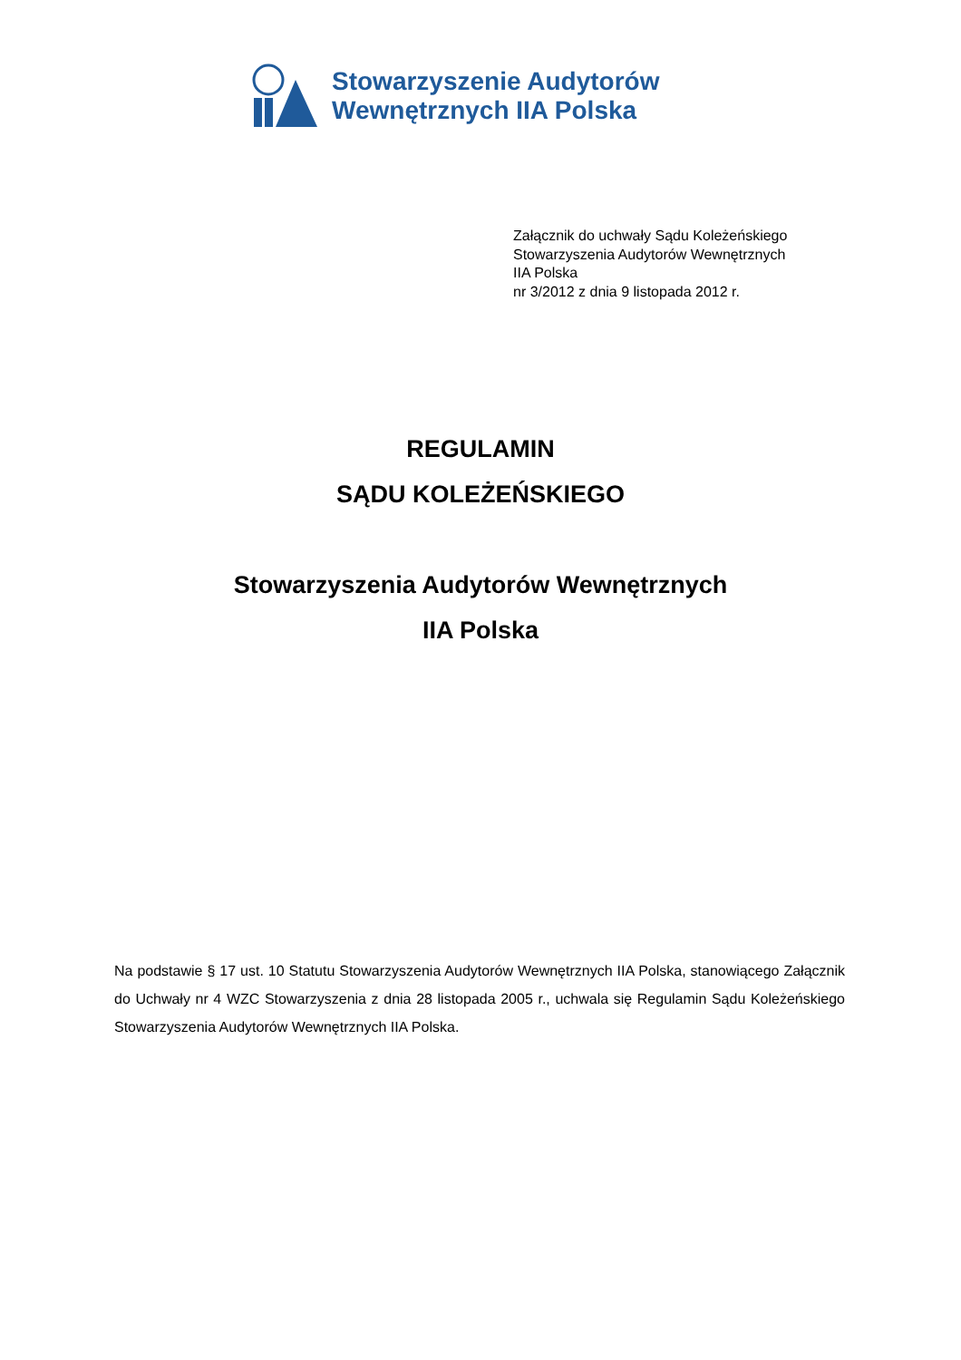Stowarzyszenie Audytorów
Wewnętrznych IIA Polska
Załącznik do uchwały Sądu Koleżeńskiego
Stowarzyszenia Audytorów Wewnętrznych
IIA Polska
nr 3/2012 z dnia 9 listopada 2012 r.
REGULAMIN
SĄDU KOLEŻEŃSKIEGO
Stowarzyszenia Audytorów Wewnętrznych
IIA Polska
Na podstawie § 17 ust. 10 Statutu Stowarzyszenia Audytorów Wewnętrznych IIA Polska, stanowiącego Załącznik do Uchwały nr 4 WZC Stowarzyszenia z dnia 28 listopada 2005 r., uchwala się Regulamin Sądu Koleżeńskiego Stowarzyszenia Audytorów Wewnętrznych IIA Polska.